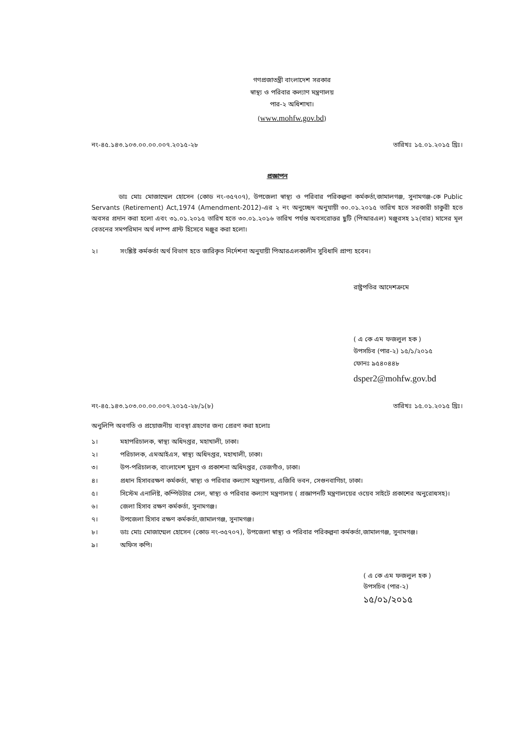গণপ্রজাতন্ত্রী বাংলাদেশ সরকার
স্বাস্থ্য ও পরিবার কল্যাণ মন্ত্রণালয়
পার-২ অধিশাখা।
(www.mohfw.gov.bd)
নং-৪৫.১৪৩.১০৩.০০.০০.০০৭.২০১৫-২৮ তারিখঃ ১৫.০১.২০১৫ খ্রিঃ।
প্রজ্ঞাপন
ডাঃ মোঃ মোজাম্মেল হোসেন (কোড নং-৩৫৭০৭), উপজেলা স্বাস্থ্য ও পরিবার পরিকল্পনা কর্মকর্তা,জামালগঞ্জ, সুনামগঞ্জ-কে Public Servants (Retirement) Act,1974 (Amendment-2012)-এর ২ নং অনুচ্ছেদ অনুযায়ী ৩০.০১.২০১৫ তারিখ হতে সরকারী চাকুরী হতে অবসর প্রদান করা হলো এবং ৩১.০১.২০১৫ তারিখ হতে ৩০.০১.২০১৬ তারিখ পর্যন্ত অবসরোত্তর ছুটি (পিআরএল) মঞ্জুরসহ ১২(বার) মাসের মূল বেতনের সমপরিমান অর্থ লাম্প গ্রান্ট হিসেবে মঞ্জুর করা হলো।
২। সংশ্লিষ্ট কর্মকর্তা অর্থ বিভাগ হতে জারিকৃত নির্দেশনা অনুযায়ী পিআরএলকালীন সুবিধাদি প্রাপ্য হবেন।
রাষ্ট্রপতির আদেশক্রমে
( এ কে এম ফজলুল হক )
উপসচিব (পার-২) ১৫/১/২০১৫
ফোনঃ ৯৫৪০৪৪৮
dsper2@mohfw.gov.bd
নং-৪৫.১৪৩.১০৩.০০.০০.০০৭.২০১৫-২৮/১(৮) তারিখঃ ১৫.০১.২০১৫ খ্রিঃ।
অনুলিপি অবগতি ও প্রয়োজনীয় ব্যবস্থা গ্রহণের জন্য প্রেরণ করা হলোঃ
১। মহাপরিচালক, স্বাস্থ্য অধিদপ্তর, মহাখালী, ঢাকা।
২। পরিচালক, এমআইএস, স্বাস্থ্য অধিদপ্তর, মহাখালী, ঢাকা।
৩। উপ-পরিচালক, বাংলাদেশ মুদ্রণ ও প্রকাশনা অধিদপ্তর, তেজগাঁও, ঢাকা।
৪। প্রধান হিসাবরক্ষণ কর্মকর্তা, স্বাস্থ্য ও পরিবার কল্যাণ মন্ত্রণালয়, এজিবি ভবন, সেগুনবাগিচা, ঢাকা।
৫। সিস্টেম এনালিষ্ট, কম্পিউটার সেল, স্বাস্থ্য ও পরিবার কল্যাণ মন্ত্রণালয় ( প্রজ্ঞাপনটি মন্ত্রণালয়ের ওয়েব সাইটে প্রকাশের অনুরোধসহ)।
৬। জেলা হিসাব রক্ষণ কর্মকর্তা, সুনামগঞ্জ।
৭। উপজেলা হিসাব রক্ষণ কর্মকর্তা,জামালগঞ্জ, সুনামগঞ্জ।
৮। ডাঃ মোঃ মোজাম্মেল হোসেন (কোড নং-৩৫৭০৭), উপজেলা স্বাস্থ্য ও পরিবার পরিকল্পনা কর্মকর্তা,জামালগঞ্জ, সুনামগঞ্জ।
৯। অফিস কপি।
( এ কে এম ফজলুল হক )
উপসচিব (পার-২)
১৫/০১/২০১৫